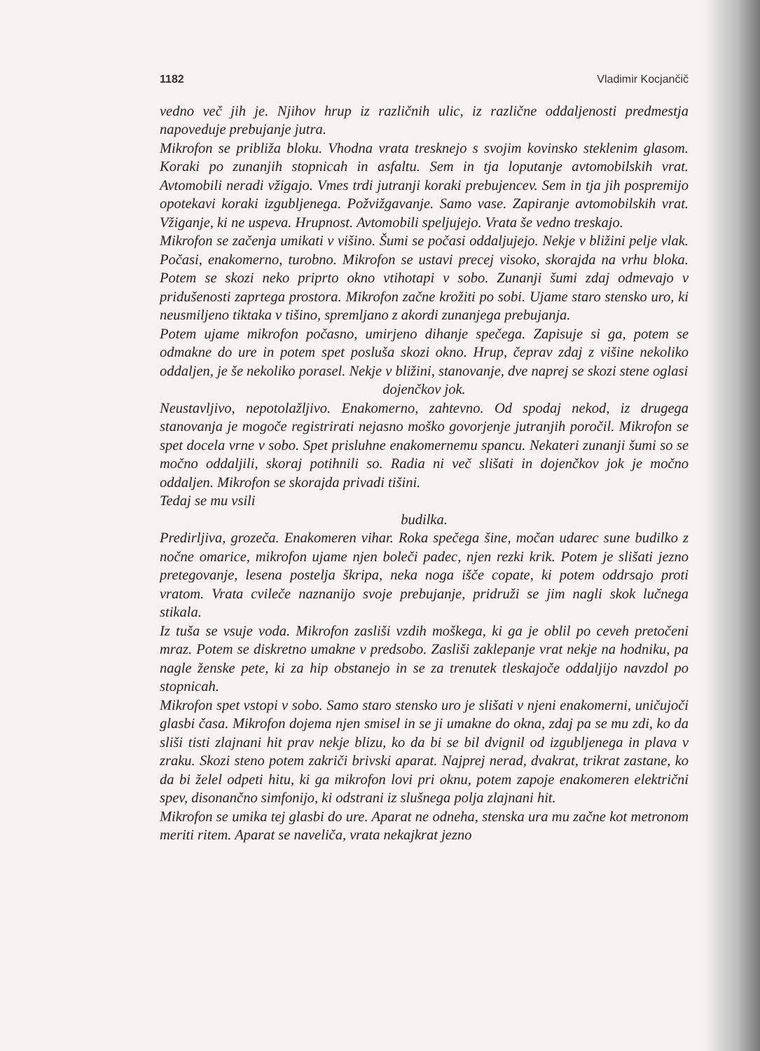1182 Vladimir Kocjančič
vedno več jih je. Njihov hrup iz različnih ulic, iz različne oddaljenosti predmestja napoveduje prebujanje jutra.
Mikrofon se približa bloku. Vhodna vrata tresknejo s svojim kovinsko steklenim glasom. Koraki po zunanjih stopnicah in asfaltu. Sem in tja loputanje avtomobilskih vrat. Avtomobili neradi vžigajo. Vmes trdi jutranji koraki prebujencev. Sem in tja jih pospremijo opotekavi koraki izgubljenega. Požvižgavanje. Samo vase. Zapiranje avtomobilskih vrat. Vžiganje, ki ne uspeva. Hrupnost. Avtomobili speljujejo. Vrata še vedno treskajo.
Mikrofon se začenja umikati v višino. Šumi se počasi oddaljujejo. Nekje v bližini pelje vlak. Počasi, enakomerno, turobno. Mikrofon se ustavi precej visoko, skorajda na vrhu bloka. Potem se skozi neko priprto okno vtihotapi v sobo. Zunanji šumi zdaj odmevajo v pridušenosti zaprtega prostora. Mikrofon začne krožiti po sobi. Ujame staro stensko uro, ki neusmiljeno tiktaka v tišino, spremljano z akordi zunanjega prebujanja.
Potem ujame mikrofon počasno, umirjeno dihanje spečega. Zapisuje si ga, potem se odmakne do ure in potem spet posluša skozi okno. Hrup, čeprav zdaj z višine nekoliko oddaljen, je še nekoliko porasel. Nekje v bližini, stanovanje, dve naprej se skozi stene oglasi
dojenčkov jok.
Neustavljivo, nepotolažljivo. Enakomerno, zahtevno. Od spodaj nekod, iz drugega stanovanja je mogoče registrirati nejasno moško govorjenje jutranjih poročil. Mikrofon se spet docela vrne v sobo. Spet prisluhne enakomernemu spancu. Nekateri zunanji šumi so se močno oddaljili, skoraj potihnili so. Radia ni več slišati in dojenčkov jok je močno oddaljen. Mikrofon se skorajda privadi tišini.
Tedaj se mu vsili
budilka.
Predirljiva, grozeča. Enakomeren vihar. Roka spečega šine, močan udarec sune budilko z nočne omarice, mikrofon ujame njen boleči padec, njen rezki krik. Potem je slišati jezno pretegovanje, lesena postelja škripa, neka noga išče copate, ki potem oddrsajo proti vratom. Vrata cvileče naznanijo svoje prebujanje, pridruži se jim nagli skok lučnega stikala.
Iz tuša se vsuje voda. Mikrofon zasliši vzdih moškega, ki ga je oblil po ceveh pretočeni mraz. Potem se diskretno umakne v predsobo. Zasliši zaklepanje vrat nekje na hodniku, pa nagle ženske pete, ki za hip obstanejo in se za trenutek tleskajoče oddaljijo navzdol po stopnicah.
Mikrofon spet vstopi v sobo. Samo staro stensko uro je slišati v njeni enakomerni, uničujoči glasbi časa. Mikrofon dojema njen smisel in se ji umakne do okna, zdaj pa se mu zdi, ko da sliši tisti zlajnani hit prav nekje blizu, ko da bi se bil dvignil od izgubljenega in plava v zraku. Skozi steno potem zakriči brivski aparat. Najprej nerad, dvakrat, trikrat zastane, ko da bi želel odpeti hitu, ki ga mikrofon lovi pri oknu, potem zapoje enakomeren električni spev, disonančno simfonijo, ki odstrani iz slušnega polja zlajnani hit.
Mikrofon se umika tej glasbi do ure. Aparat ne odneha, stenska ura mu začne kot metronom meriti ritem. Aparat se naveliča, vrata nekajkrat jezno